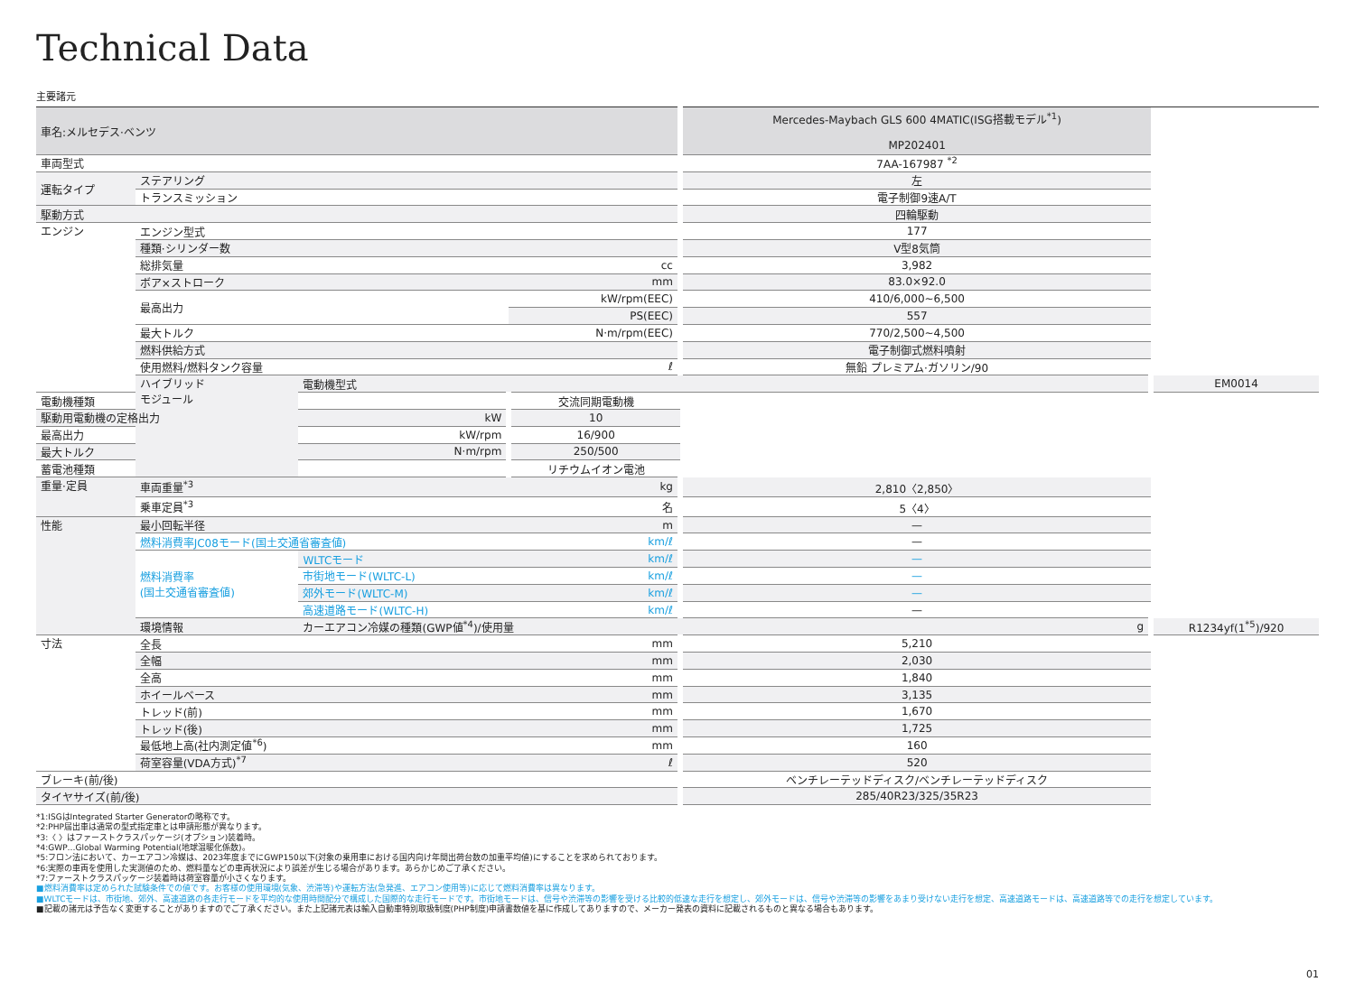Technical Data
主要諸元
| 車名:メルセデス·ベンツ | | | | Mercedes-Maybach GLS 600 4MATIC(ISG搭載モデル<sup>*1</sup>) MP202401 | |
| --- | --- | --- | --- | --- | --- |
| 車両型式 | | | | 7AA-167987 <sup>*2</sup> | |
| 運転タイプ | ステアリング | | | 左 | |
| | トランスミッション | | | 電子制御9速A/T | |
| 駆動方式 | | | | 四輪駆動 | |
| エンジン | エンジン型式 | | | 177 | |
| | 種類·シリンダー数 | | | V型8気筒 | |
| | 総排気量 | | cc | 3,982 | |
| | ボア×ストローク | | mm | 83.0×92.0 | |
| | 最高出力 | | kW/rpm(EEC) | 410/6,000~6,500 | |
| | | | PS(EEC) | 557 | |
| | 最大トルク | | N·m/rpm(EEC) | 770/2,500~4,500 | |
| | 燃料供給方式 | | | 電子制御式燃料噴射 | |
| | 使用燃料/燃料タンク容量 | | ℓ | 無鉛 プレミアム·ガソリン/90 | |
| | ハイブリッド モジュール | 電動機型式 | | | EM0014 |
| 電動機種類 | | | 交流同期電動機 | | |
| 駆動用電動機の定格出力 | | kW | 10 | | |
| 最高出力 | | kW/rpm | 16/900 | | |
| 最大トルク | | N·m/rpm | 250/500 | | |
| 蓄電池種類 | | | リチウムイオン電池 | | |
| 重量·定員 | 車両重量<sup>*3</sup> | | kg | 2,810〈2,850〉 | |
| | 乗車定員<sup>*3</sup> | | 名 | 5〈4〉 | |
| 性能 | 最小回転半径 | | m | — | |
| | 燃料消費率JC08モード(国土交通省審査値) | | km/ℓ | — | |
| | 燃料消費率 (国土交通省審査値) | WLTCモード | km/ℓ | — | |
| | | 市街地モード(WLTC-L) | km/ℓ | — | |
| | | 郊外モード(WLTC-M) | km/ℓ | — | |
| | | 高速道路モード(WLTC-H) | km/ℓ | — | |
| | 環境情報 | カーエアコン冷媒の種類(GWP値<sup>*4</sup>)/使用量 | | g | R1234yf(1<sup>*5</sup>)/920 |
| 寸法 | 全長 | | mm | 5,210 | |
| | 全幅 | | mm | 2,030 | |
| | 全高 | | mm | 1,840 | |
| | ホイールベース | | mm | 3,135 | |
| | トレッド(前) | | mm | 1,670 | |
| | トレッド(後) | | mm | 1,725 | |
| | 最低地上高(社内測定値<sup>*6</sup>) | | mm | 160 | |
| | 荷室容量(VDA方式)<sup>*7</sup> | | ℓ | 520 | |
| ブレーキ(前/後) | | | | ベンチレーテッドディスク/ベンチレーテッドディスク | |
| タイヤサイズ(前/後) | | | | 285/40R23/325/35R23 | |
*1:ISGはIntegrated Starter Generatorの略称です。
*2:PHP届出車は通常の型式指定車とは申請形態が異なります。
*3:〈 〉はファーストクラスパッケージ(オプション)装着時。
*4:GWP…Global Warming Potential(地球温暖化係数)。
*5:フロン法において、カーエアコン冷媒は、2023年度までにGWP150以下(対象の乗用車における国内向け年間出荷台数の加重平均値)にすることを求められております。
*6:実際の車両を使用した実測値のため、燃料量などの車両状況により誤差が生じる場合があります。あらかじめご了承ください。
*7:ファーストクラスパッケージ装着時は荷室容量が小さくなります。
■燃料消費率は定められた試験条件での値です。お客様の使用環境(気象、渋滞等)や運転方法(急発進、エアコン使用等)に応じて燃料消費率は異なります。
■WLTCモードは、市街地、郊外、高速道路の各走行モードを平均的な使用時間配分で構成した国際的な走行モードです。市街地モードは、信号や渋滞等の影響を受ける比較的低速な走行を想定し、郊外モードは、信号や渋滞等の影響をあまり受けない走行を想定、高速道路モードは、高速道路等での走行を想定しています。
■記載の諸元は予告なく変更することがありますのでご了承ください。また上記諸元表は輸入自動車特別取扱制度(PHP制度)申請書数値を基に作成してありますので、メーカー発表の資料に記載されるものと異なる場合もあります。
01